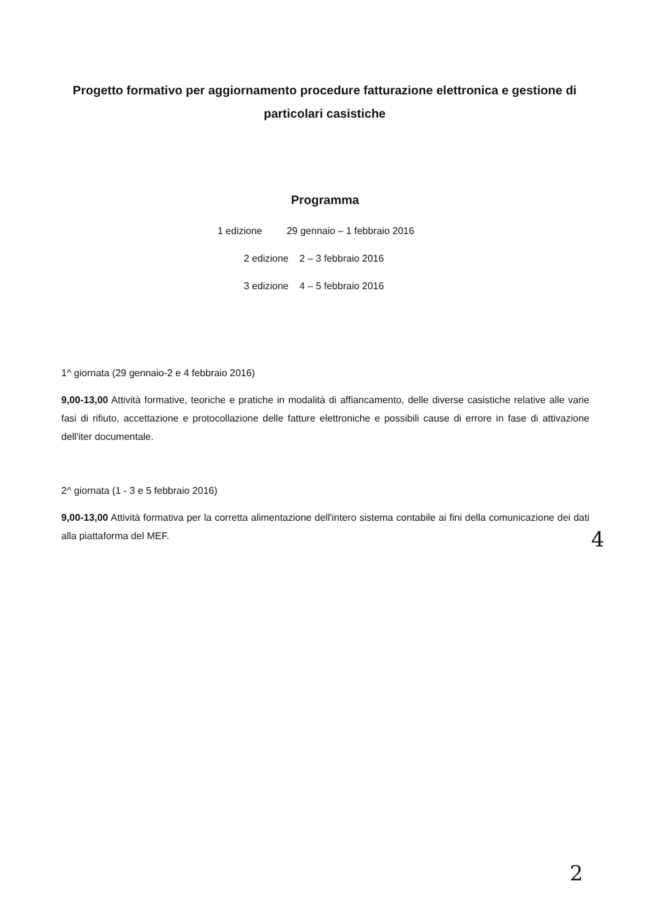Progetto formativo per aggiornamento procedure fatturazione elettronica e gestione di particolari casistiche
Programma
1 edizione 29 gennaio – 1 febbraio 2016
2 edizione 2 – 3 febbraio 2016
3 edizione 4 – 5 febbraio 2016
1^ giornata (29 gennaio-2 e 4 febbraio 2016)
9,00-13,00 Attività formative, teoriche e pratiche in modalità di affiancamento, delle diverse casistiche relative alle varie fasi di rifiuto, accettazione e protocollazione delle fatture elettroniche e possibili cause di errore in fase di attivazione dell'iter documentale.
2^ giornata (1 - 3 e 5 febbraio 2016)
9,00-13,00 Attività formativa per la corretta alimentazione dell'intero sistema contabile ai fini della comunicazione dei dati alla piattaforma del MEF.
4
2